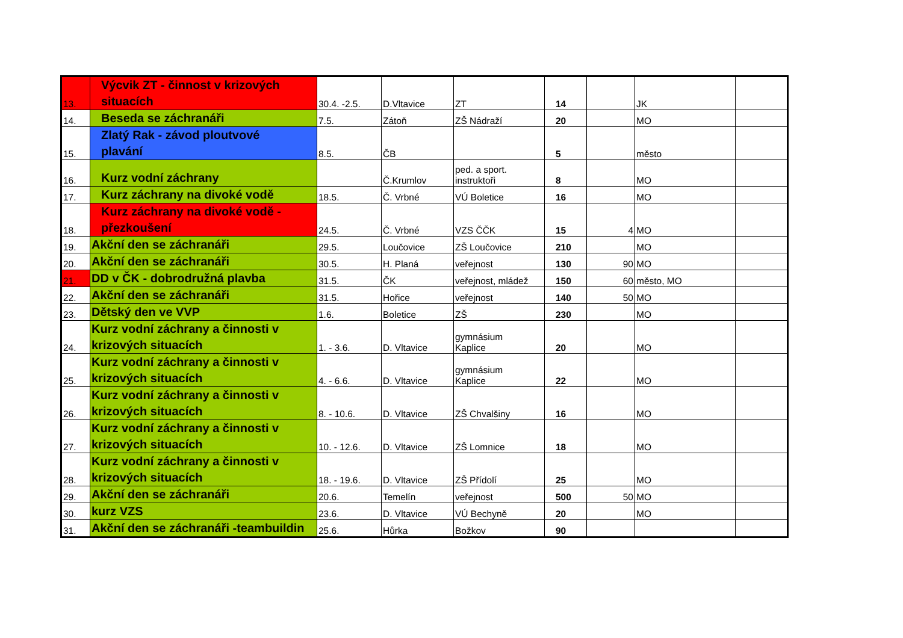| 13. | Výcvik ZT - činnost v krizových situacích | 30.4. -2.5. | D.Vltavice | ZT | 14 | | JK | |
| 14. | Beseda se záchranáři | 7.5. | Zátoň | ZŠ Nádraží | 20 | | MO | |
| 15. | Zlatý Rak - závod ploutvové plavání | 8.5. | ČB | | 5 | | město | |
| 16. | Kurz vodní záchrany | | Č.Krumlov | ped. a sport. instruktoři | 8 | | MO | |
| 17. | Kurz záchrany na divoké vodě | 18.5. | Č. Vrbné | VÚ Boletice | 16 | | MO | |
| 18. | Kurz záchrany na divoké vodě - přezkoušení | 24.5. | Č. Vrbné | VZS ČČK | 15 | 4 | MO | |
| 19. | Akční den se záchranáři | 29.5. | Loučovice | ZŠ Loučovice | 210 | | MO | |
| 20. | Akční den se záchranáři | 30.5. | H. Planá | veřejnost | 130 | 90 | MO | |
| 21. | DD v ČK - dobrodružná plavba | 31.5. | ČK | veřejnost, mládež | 150 | 60 | město, MO | |
| 22. | Akční den se záchranáři | 31.5. | Hořice | veřejnost | 140 | 50 | MO | |
| 23. | Dětský den ve VVP | 1.6. | Boletice | ZŠ | 230 | | MO | |
| 24. | Kurz vodní záchrany a činnosti v krizových situacích | 1. - 3.6. | D. Vltavice | gymnásium Kaplice | 20 | | MO | |
| 25. | Kurz vodní záchrany a činnosti v krizových situacích | 4. - 6.6. | D. Vltavice | gymnásium Kaplice | 22 | | MO | |
| 26. | Kurz vodní záchrany a činnosti v krizových situacích | 8. - 10.6. | D. Vltavice | ZŠ Chvalšiny | 16 | | MO | |
| 27. | Kurz vodní záchrany a činnosti v krizových situacích | 10. - 12.6. | D. Vltavice | ZŠ Lomnice | 18 | | MO | |
| 28. | Kurz vodní záchrany a činnosti v krizových situacích | 18. - 19.6. | D. Vltavice | ZŠ Přídolí | 25 | | MO | |
| 29. | Akční den se záchranáři | 20.6. | Temelín | veřejnost | 500 | 50 | MO | |
| 30. | kurz VZS | 23.6. | D. Vltavice | VÚ Bechyně | 20 | | MO | |
| 31. | Akční den se záchranáři -teambuildin | 25.6. | Hůrka | Božkov | 90 | | | |